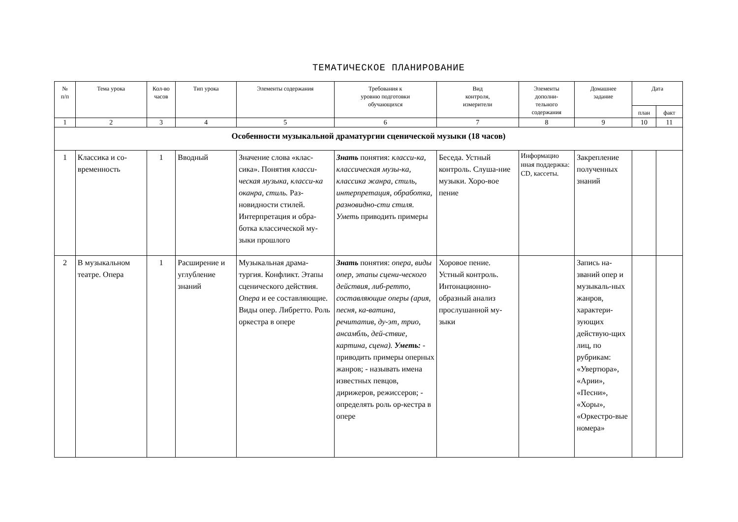ТЕМАТИЧЕСКОЕ ПЛАНИРОВАНИЕ
| № п/п | Тема урока | Кол-во часов | Тип урока | Элементы содержания | Требования к уровню подготовки обучающихся | Вид контроля, измерители | Элементы дополни- тельного содержания | Домашнее задание | Дата | |
| --- | --- | --- | --- | --- | --- | --- | --- | --- | --- | --- |
| | | | | | | | | | план | факт |
| 1 | 2 | 3 | 4 | 5 | 6 | 7 | 8 | 9 | 10 | 11 |
| Особенности музыкальной драматургии сценической музыки (18 часов) | | | | | | | | | | |
| 1 | Классика и со-временность | 1 | Вводный | Значение слова «клас-сика». Понятия класси-ческая музыка, класси-ка оканра, стиль. Раз-новидности стилей. Интерпретация и обра-ботка классической му-зыки прошлого | Знать понятия: класси-ка, классическая музы-ка, классика жанра, стиль, интерпретация, обработка, разновидно-сти стиля. Уметь приводить примеры | Беседа. Устный контроль. Слуша-ние музыки. Хоро-вое пение | Информацио нная поддержка: CD, кассеты. | Закрепление полученных знаний | | |
| 2 | В музыкальном театре. Опера | 1 | Расширение и углубление знаний | Музыкальная драма-тургия. Конфликт. Этапы сценического действия. Опера и ее составляющие. Виды опер. Либретто. Роль оркестра в опере | Знать понятия: опера, виды опер, этапы сцени-ческого действия, либ-ретто, составляющие оперы (ария, песня, ка-ватина, речитатив, ду-эт, трио, ансамбль, дей-ствие, картина, сцена). Уметь: - приводить примеры оперных жанров; - называть имена известных певцов, дирижеров, режиссеров; - определять роль ор-кестра в опере | Хоровое пение. Устный контроль. Интонационно-образный анализ прослушанной му-зыки | | Запись на-званий опер и музыкаль-ных жанров, характери-зующих действую-щих лиц, по рубрикам: «Увертюра», «Арии», «Песни», «Хоры», «Оркестро-вые номера» | | |